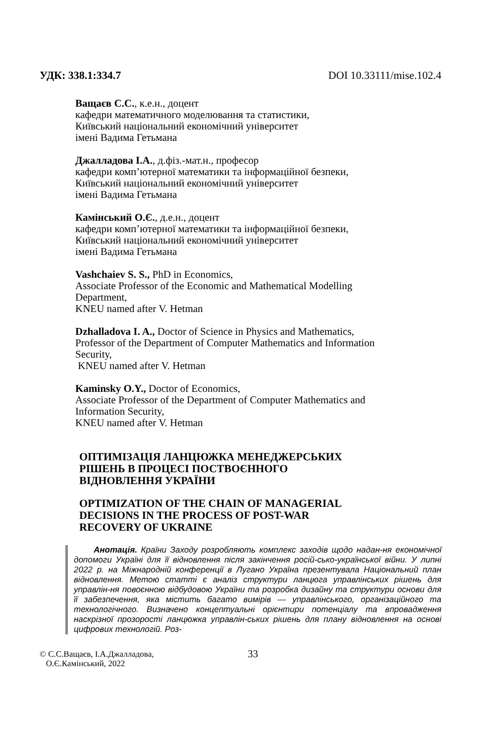УДК: 338.1:334.7 DOI 10.33111/mise.102.4
Ващаєв С.С., к.е.н., доцент
кафедри математичного моделювання та статистики,
Київський національний економічний університет
імені Вадима Гетьмана
Джалладова І.А., д.фіз.-мат.н., професор
кафедри комп’ютерної математики та інформаційної безпеки,
Київський національний економічний університет
імені Вадима Гетьмана
Камінський О.Є., д.е.н., доцент
кафедри комп’ютерної математики та інформаційної безпеки,
Київський національний економічний університет
імені Вадима Гетьмана
Vashchaiev S. S., PhD in Economics,
Associate Professor of the Economic and Mathematical Modelling
Department,
KNEU named after V. Hetman
Dzhalladova I. A., Doctor of Science in Physics and Mathematics,
Professor of the Department of Computer Mathematics and Information
Security,
KNEU named after V. Hetman
Kaminsky O.Y., Doctor of Economics,
Associate Professor of the Department of Computer Mathematics and
Information Security,
KNEU named after V. Hetman
ОПТИМІЗАЦІЯ ЛАНЦЮЖКА МЕНЕДЖЕРСЬКИХ
РІШЕНЬ В ПРОЦЕСІ ПОСТВОЄННОГО
ВІДНОВЛЕННЯ УКРАЇНИ
OPTIMIZATION OF THE CHAIN OF MANAGERIAL
DECISIONS IN THE PROCESS OF POST-WAR
RECOVERY OF UKRAINE
Анотація. Країни Заходу розробляють комплекс заходів щодо надан-ня економічної допомоги Україні для її відновлення після закінчення росій-сько-української війни. У липні 2022 р. на Міжнародній конференції в Лугано Україна презентувала Національний план відновлення. Метою статті є аналіз структури ланцюга управлінських рішень для управлін-ня повоєнною відбудовою України та розробка дизайну та структури основи для її забезпечення, яка містить багато вимірів — управлінського, організаційного та технологічного. Визначено концептуальні орієнтири потенціалу та впровадження наскрізної прозорості ланцюжка управлін-ських рішень для плану відновлення на основі цифрових технологій. Роз-
© С.С.Ващаєв, І.А.Джалладова,
О.Є.Камінський, 2022
33